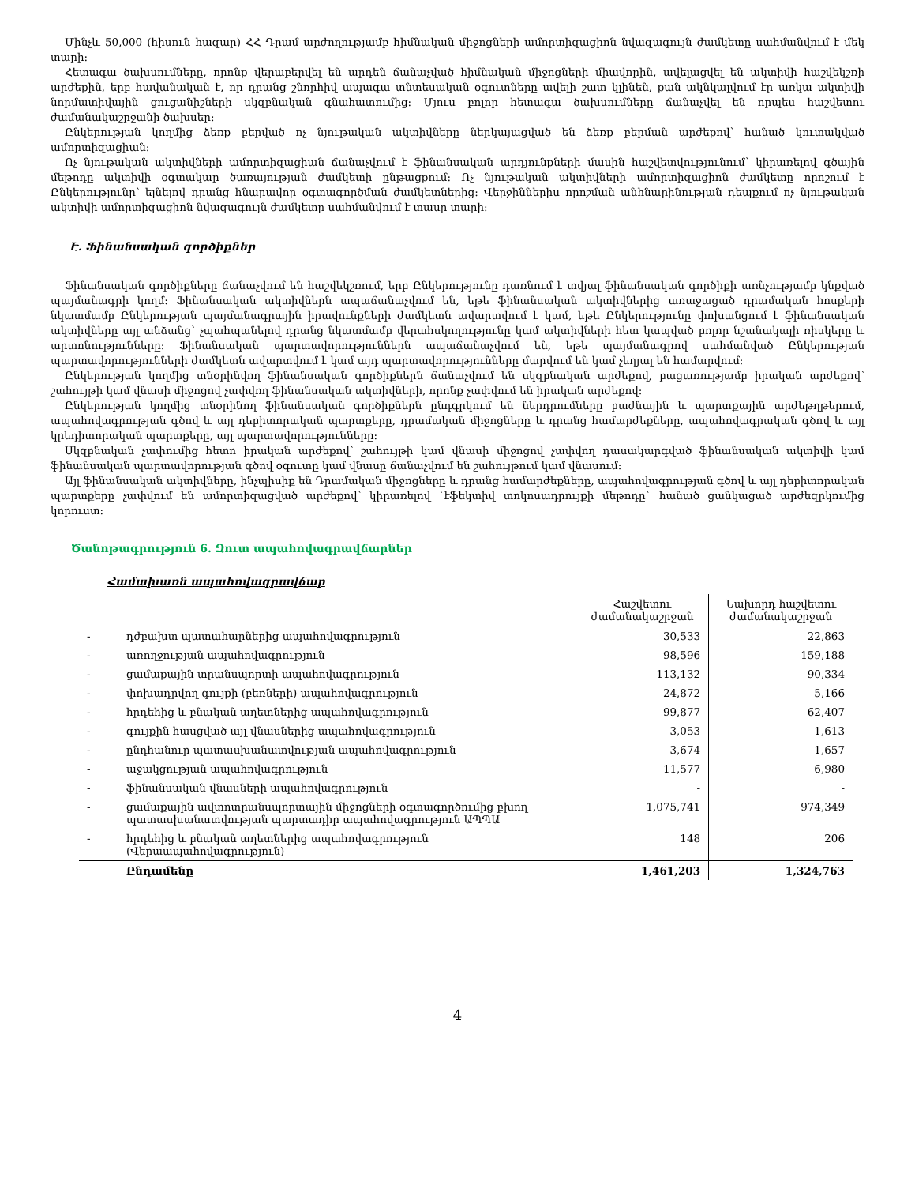Մինչև 50,000 (հիսուն հազար) ՀՀ Դրամ արժողությամբ հիմնական միջոցների ամորտիզացիոն նվազագույն ժամկետը սահմանվում է մեկ տարի:
Հետագա ծախսումները, որոնք վերաբերվել են արդեն ճանաչված հիմնական միջոցների միավորին, ավելացվել են ակտիվի հաշվեկշռի արժեքին, երբ հավանական է, որ դրանց շնորհիվ ապագա տնտեսական օգուտները ավելի շատ կլինեն, քան ակնկալվում էր առկա ակտիվի նորմատիվային ցուցանիշների սկզբնական գնահատումից: Մյուս բոլոր հետագա ծախսումները ճանաչվել են որպես հաշվետու ժամանակաշրջանի ծախսեր:
Ընկերության կողմից ձեռք բերված ոչ նյութական ակտիվները ներկայացված են ձեռք բերման արժեքով՝ հանած կուտակված ամորտիզացիան:
Ոչ նյութական ակտիվների ամորտիզացիան ճանաչվում է ֆինանսական արդյունքների մասին հաշվետվությունում՝ կիրառելով գծային մեթոդը ակտիվի օգտակար ծառայության ժամկետի ընթացքում: Ոչ նյութական ակտիվների ամորտիզացիոն ժամկետը որոշում է Ընկերությունը՝ ելնելով դրանց հնարավոր օգտագործման ժամկետներից: Վերջիններիս որոշման անհնարինության դեպքում ոչ նյութական ակտիվի ամորտիզացիոն նվազագույն ժամկետը սահմանվում է տասը տարի:
Է. Ֆինանսական գործիքներ
Ֆինանսական գործիքները ճանաչվում են հաշվեկշռում, երբ Ընկերությունը դառնում է տվյալ ֆինանսական գործիքի առնչությամբ կնքված պայմանագրի կողմ: Ֆինանսական ակտիվներն ապաճանաչվում են, եթե ֆինանսական ակտիվներից առաջացած դրամական հոսքերի նկատմամբ Ընկերության պայմանագրային իրավունքների ժամկետն ավարտվում է կամ, եթե Ընկերությունը փոխանցում է ֆինանսական ակտիվները այլ անձանց՝ չպահպանելով դրանց նկատմամբ վերահսկողությունը կամ ակտիվների հետ կապված բոլոր նշանակալի ռիսկերը և արտոնությունները: Ֆինանսական պարտավորություններն ապաճանաչվում են, եթե պայմանագրով սահմանված Ընկերության պարտավորությունների ժամկետն ավարտվում է կամ այդ պարտավորությունները մարվում են կամ չեղյալ են համարվում:
Ընկերության կողմից տնօրինվող ֆինանսական գործիքներն ճանաչվում են սկզբնական արժեքով, բացառությամբ իրական արժեքով՝ շահույթի կամ վնասի միջոցով չափվող ֆինանսական ակտիվների, որոնք չափվում են իրական արժեքով:
Ընկերության կողմից տնօրինող ֆինանսական գործիքներն ընդգրկում են ներդրումները բաժնային և պարտքային արժեթղթերում, ապահովագրության գծով և այլ դեբիտորական պարտքերը, դրամական միջոցները և դրանց համարժեքները, ապահովագրական գծով և այլ կրեդիտորական պարտքերը, այլ պարտավորությունները:
Սկզբնական չափումից հետո իրական արժեքով՝ շահույթի կամ վնասի միջոցով չափվող դասակարգված ֆինանսական ակտիվի կամ ֆինանսական պարտավորության գծով օգուտը կամ վնասը ճանաչվում են շահույթում կամ վնասում:
Այլ ֆինանսական ակտիվները, ինչպիսիք են Դրամական միջոցները և դրանց համարժեքները, ապահովագրության գծով և այլ դեբիտորական պարտքերը չափվում են ամորտիզացված արժեքով՝ կիրառելով `էֆեկտիվ տոկոսադրույքի մեթոդը` հանած ցանկացած արժեզրկումից կորուստ:
Ծանոթագրություն 6. Զուտ ապահովագրավճարներ
Համախառն ապահովագրավճար
| | | Հաշվետու ժամանակաշրջան | Նախորդ հաշվետու ժամանակաշրջան |
| --- | --- | --- | --- |
| - | դժբախտ պատահարներից ապահովագրություն | 30,533 | 22,863 |
| - | առողջության ապահովագրություն | 98,596 | 159,188 |
| - | ցամաքային տրանսպորտի ապահովագրություն | 113,132 | 90,334 |
| - | փոխադրվող գույքի (բեռների) ապահովագրություն | 24,872 | 5,166 |
| - | հրդեհից և բնական աղետներից ապահովագրություն | 99,877 | 62,407 |
| - | գույքին հասցված այլ վնասներից ապահովագրություն | 3,053 | 1,613 |
| - | ընդհանուր պատասխանատվության ապահովագրություն | 3,674 | 1,657 |
| - | աջակցության ապահովագրություն | 11,577 | 6,980 |
| - | ֆինանսական վնասների ապահովագրություն | - | - |
| - | ցամաքային ավտոտրանսպորտային միջոցների օգտագործումից բխող պատասխանատվության պարտադիր ապահովագրություն ԱՊՊԱ | 1,075,741 | 974,349 |
| - | հրդեհից և բնական աղետներից ապահովագրություն (Վերաապահովագրություն) | 148 | 206 |
| | Ընդամենը | 1,461,203 | 1,324,763 |
4